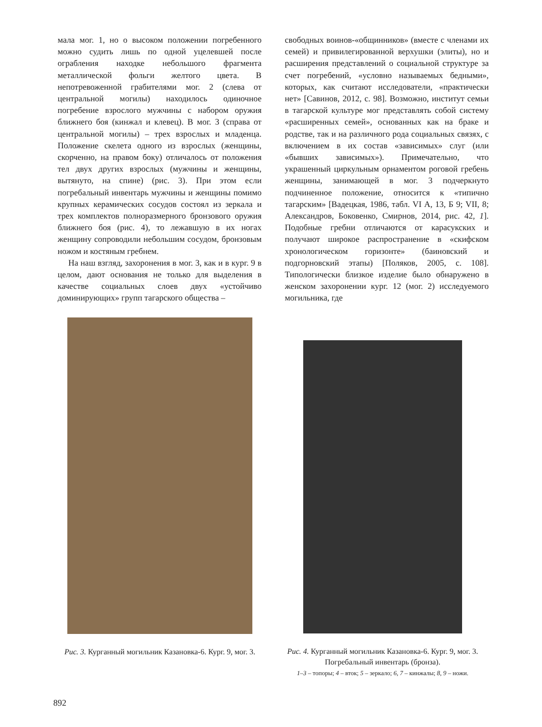мала мог. 1, но о высоком положении погребенного можно судить лишь по одной уцелевшей после ограбления находке небольшого фрагмента металлической фольги желтого цвета. В непотревоженной грабителями мог. 2 (слева от центральной могилы) находилось одиночное погребение взрослого мужчины с набором оружия ближнего боя (кинжал и клевец). В мог. 3 (справа от центральной могилы) – трех взрослых и младенца. Положение скелета одного из взрослых (женщины, скорченно, на правом боку) отличалось от положения тел двух других взрослых (мужчины и женщины, вытянуто, на спине) (рис. 3). При этом если погребальный инвентарь мужчины и женщины помимо крупных керамических сосудов состоял из зеркала и трех комплектов полноразмерного бронзового оружия ближнего боя (рис. 4), то лежавшую в их ногах женщину сопроводили небольшим сосудом, бронзовым ножом и костяным гребнем.
На наш взгляд, захоронения в мог. 3, как и в кург. 9 в целом, дают основания не только для выделения в качестве социальных слоев двух «устойчиво доминирующих» групп тагарского общества –
свободных воинов-«общинников» (вместе с членами их семей) и привилегированной верхушки (элиты), но и расширения представлений о социальной структуре за счет погребений, «условно называемых бедными», которых, как считают исследователи, «практически нет» [Савинов, 2012, с. 98]. Возможно, институт семьи в тагарской культуре мог представлять собой систему «расширенных семей», основанных как на браке и родстве, так и на различного рода социальных связях, с включением в их состав «зависимых» слуг (или «бывших зависимых»). Примечательно, что украшенный циркульным орнаментом роговой гребень женщины, занимающей в мог. 3 подчеркнуто подчиненное положение, относится к «типично тагарским» [Вадецкая, 1986, табл. VI А, 13, Б 9; VII, 8; Александров, Боковенко, Смирнов, 2014, рис. 42, 1]. Подобные гребни отличаются от карасукских и получают широкое распространение в «скифском хронологическом горизонте» (баиновский и подгорновский этапы) [Поляков, 2005, с. 108]. Типологически близкое изделие было обнаружено в женском захоронении кург. 12 (мог. 2) исследуемого могильника, где
Рис. 3. Курганный могильник Казановка-6. Кург. 9, мог. 3.
Рис. 4. Курганный могильник Казановка-6. Кург. 9, мог. 3. Погребальный инвентарь (бронза).
1–3 – топоры; 4 – вток; 5 – зеркало; 6, 7 – кинжалы; 8, 9 – ножи.
892